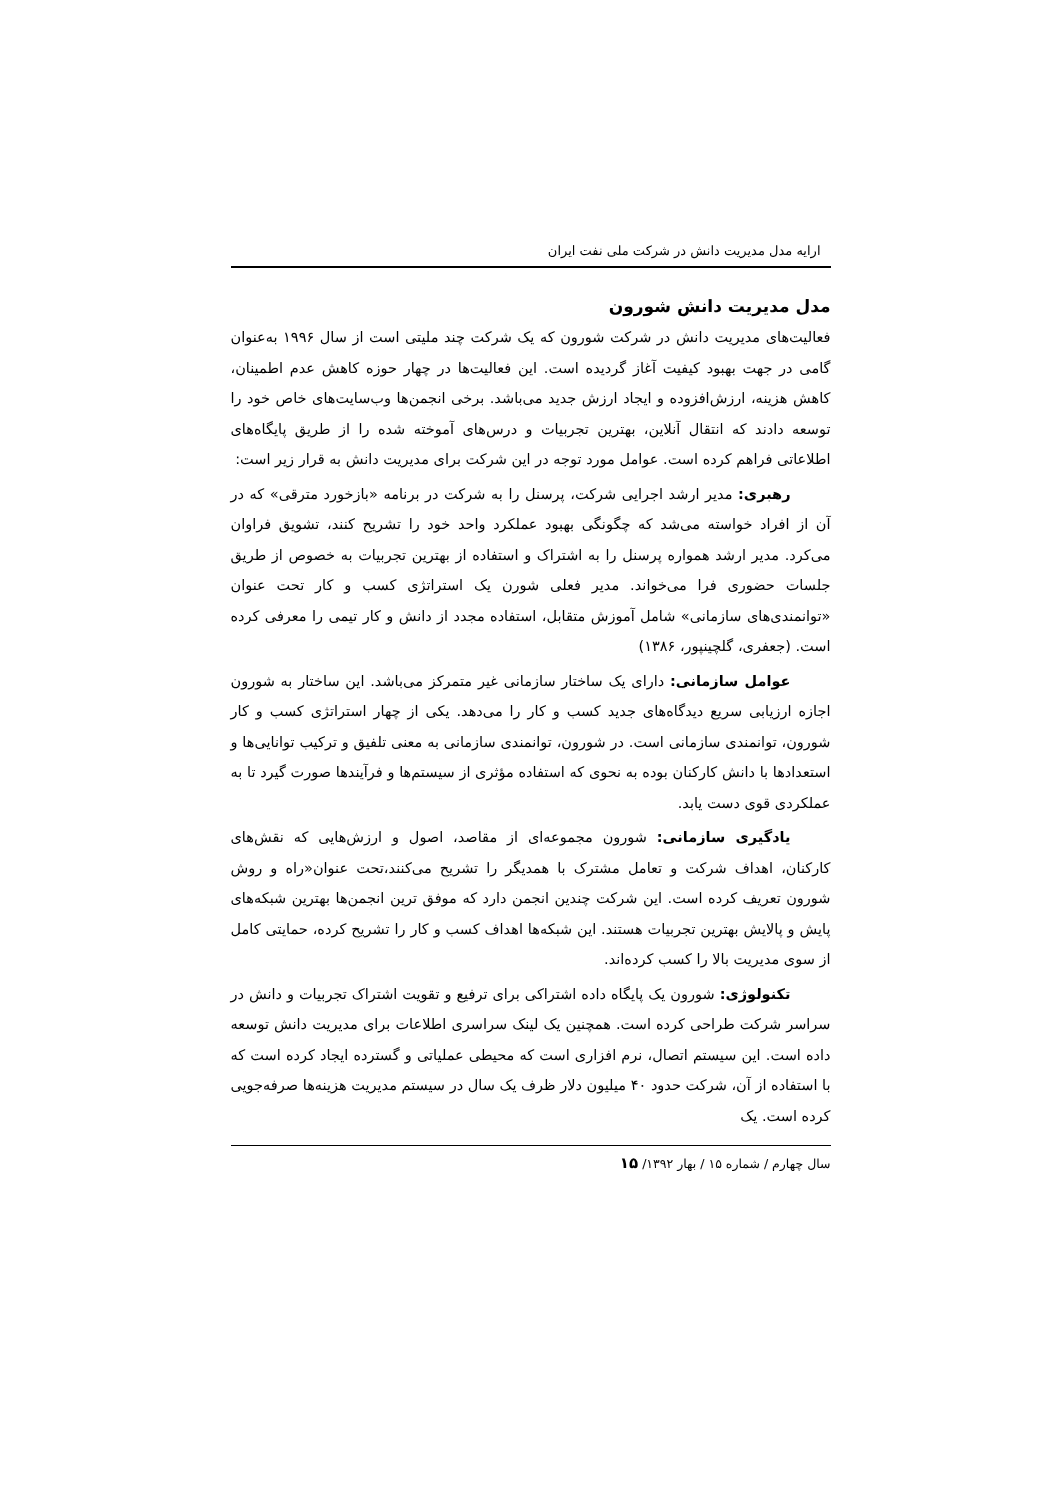ارایه مدل مدیریت دانش در شرکت ملی نفت ایران
مدل مدیریت دانش شورون
فعالیت‌های مدیریت دانش در شرکت شورون که یک شرکت چند ملیتی است از سال ۱۹۹۶ به‌عنوان گامی در جهت بهبود کیفیت آغاز گردیده است. این فعالیت‌ها در چهار حوزه کاهش عدم اطمینان، کاهش هزینه، ارزش‌افزوده و ایجاد ارزش جدید می‌باشد. برخی انجمن‌ها وب‌سایت‌های خاص خود را توسعه دادند که انتقال آنلاین، بهترین تجربیات و درس‌های آموخته شده را از طریق پایگاه‌های اطلاعاتی فراهم کرده است. عوامل مورد توجه در این شرکت برای مدیریت دانش به قرار زیر است:
رهبری: مدیر ارشد اجرایی شرکت، پرسنل را به شرکت در برنامه «بازخورد مترقی» که در آن از افراد خواسته می‌شد که چگونگی بهبود عملکرد واحد خود را تشریح کنند، تشویق فراوان می‌کرد. مدیر ارشد همواره پرسنل را به اشتراک و استفاده از بهترین تجربیات به خصوص از طریق جلسات حضوری فرا می‌خواند. مدیر فعلی شورن یک استراتژی کسب و کار تحت عنوان «توانمندی‌های سازمانی» شامل آموزش متقابل، استفاده مجدد از دانش و کار تیمی را معرفی کرده است. (جعفری، گلچینپور، ۱۳۸۶)
عوامل سازمانی: دارای یک ساختار سازمانی غیر متمرکز می‌باشد. این ساختار به شورون اجازه ارزیابی سریع دیدگاه‌های جدید کسب و کار را می‌دهد. یکی از چهار استراتژی کسب و کار شورون، توانمندی سازمانی است. در شورون، توانمندی سازمانی به معنی تلفیق و ترکیب توانایی‌ها و استعدادها با دانش کارکنان بوده به نحوی که استفاده مؤثری از سیستم‌ها و فرآیندها صورت گیرد تا به عملکردی قوی دست یابد.
یادگیری سازمانی: شورون مجموعه‌ای از مقاصد، اصول و ارزش‌هایی که نقش‌های کارکنان، اهداف شرکت و تعامل مشترک با همدیگر را تشریح می‌کنند،تحت عنوان«راه و روش شورون تعریف کرده است. این شرکت چندین انجمن دارد که موفق ترین انجمن‌ها بهترین شبکه‌های پایش و پالایش بهترین تجربیات هستند. این شبکه‌ها اهداف کسب و کار را تشریح کرده، حمایتی کامل از سوی مدیریت بالا را کسب کرده‌اند.
تکنولوژی: شورون یک پایگاه داده اشتراکی برای ترفیع و تقویت اشتراک تجربیات و دانش در سراسر شرکت طراحی کرده است. همچنین یک لینک سراسری اطلاعات برای مدیریت دانش توسعه داده است. این سیستم اتصال، نرم افزاری است که محیطی عملیاتی و گسترده ایجاد کرده است که با استفاده از آن، شرکت حدود ۴۰ میلیون دلار ظرف یک سال در سیستم مدیریت هزینه‌ها صرفه‌جویی کرده است. یک
سال چهارم / شماره ۱۵ / بهار ۱۳۹۲/ ۱۵